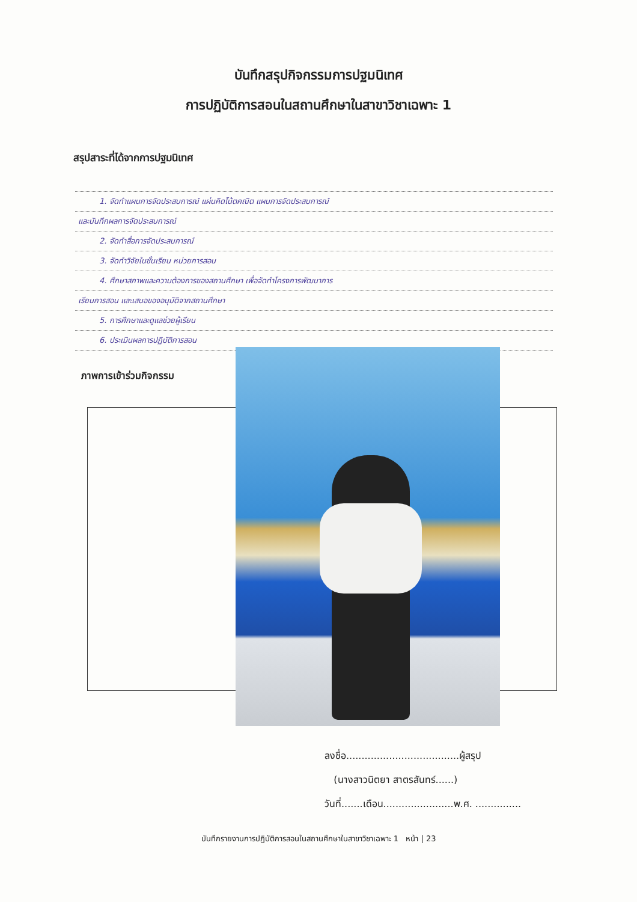บันทึกสรุปกิจกรรมการปฐมนิเทศ
การปฏิบัติการสอนในสถานศึกษาในสาขาวิชาเฉพาะ 1
สรุปสาระที่ได้จากการปฐมนิเทศ
1. จัดทำแผนการจัดประสบการณ์ แผ่นคิดโน้ตคณิต แผนการจัดประสบการณ์
และบันทึกผลการจัดประสบการณ์
2. จัดทำสื่อการจัดประสบการณ์
3. จัดทำวิจัยในชั้นเรียน หน่วยการสอน
4. ศึกษาสภาพและความต้องการของสถานศึกษา เพื่อจัดทำโครงการพัฒนาการ
เรียนการสอน และเสนอของอนุมัติจากสถานศึกษา
5. การศึกษาและดูแลช่วยผู้เรียน
6. ประเมินผลการปฏิบัติการสอน
ภาพการเข้าร่วมกิจกรรม
ลงชื่อ.....................................ผู้สรุป
(นางสาวนิตยา สาตรสันทร์......)
วันที่.......เดือน.......................พ.ศ. ...............
บันทึกรายงานการปฏิบัติการสอนในสถานศึกษาในสาขาวิชาเฉพาะ 1 หน้า | 23